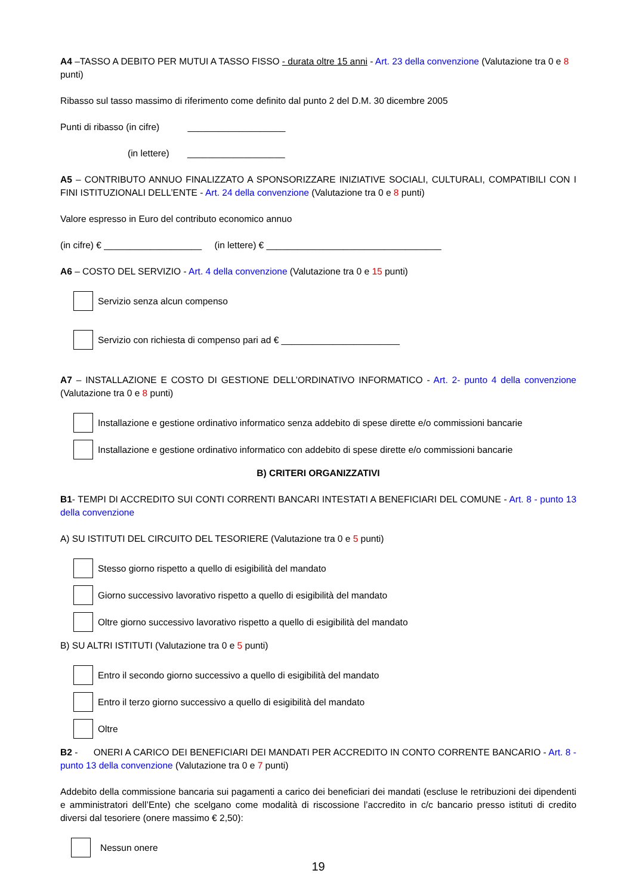A4 –TASSO A DEBITO PER MUTUI A TASSO FISSO - durata oltre 15 anni - Art. 23 della convenzione (Valutazione tra 0 e 8 punti)
Ribasso sul tasso massimo di riferimento come definito dal punto 2 del D.M. 30 dicembre 2005
Punti di ribasso (in cifre) ___________________
(in lettere) ___________________
A5 – CONTRIBUTO ANNUO FINALIZZATO A SPONSORIZZARE INIZIATIVE SOCIALI, CULTURALI, COMPATIBILI CON I FINI ISTITUZIONALI DELL’ENTE - Art. 24 della convenzione (Valutazione tra 0 e 8 punti)
Valore espresso in Euro del contributo economico annuo
(in cifre) € ___________________ (in lettere) € __________________________________
A6 – COSTO DEL SERVIZIO - Art. 4 della convenzione (Valutazione tra 0 e 15 punti)
Servizio senza alcun compenso
Servizio con richiesta di compenso pari ad € _______________________
A7 – INSTALLAZIONE E COSTO DI GESTIONE DELL’ORDINATIVO INFORMATICO - Art. 2- punto 4 della convenzione (Valutazione tra 0 e 8 punti)
Installazione e gestione ordinativo informatico senza addebito di spese dirette e/o commissioni bancarie
Installazione e gestione ordinativo informatico con addebito di spese dirette e/o commissioni bancarie
B) CRITERI ORGANIZZATIVI
B1- TEMPI DI ACCREDITO SUI CONTI CORRENTI BANCARI INTESTATI A BENEFICIARI DEL COMUNE - Art. 8 - punto 13 della convenzione
A) SU ISTITUTI DEL CIRCUITO DEL TESORIERE (Valutazione tra 0 e 5 punti)
Stesso giorno rispetto a quello di esigibilità del mandato
Giorno successivo lavorativo rispetto a quello di esigibilità del mandato
Oltre giorno successivo lavorativo rispetto a quello di esigibilità del mandato
B) SU ALTRI ISTITUTI (Valutazione tra 0 e 5 punti)
Entro il secondo giorno successivo a quello di esigibilità del mandato
Entro il terzo giorno successivo a quello di esigibilità del mandato
Oltre
B2 - ONERI A CARICO DEI BENEFICIARI DEI MANDATI PER ACCREDITO IN CONTO CORRENTE BANCARIO - Art. 8 - punto 13 della convenzione (Valutazione tra 0 e 7 punti)
Addebito della commissione bancaria sui pagamenti a carico dei beneficiari dei mandati (escluse le retribuzioni dei dipendenti e amministratori dell’Ente) che scelgano come modalità di riscossione l’accredito in c/c bancario presso istituti di credito diversi dal tesoriere (onere massimo € 2,50):
Nessun onere
19